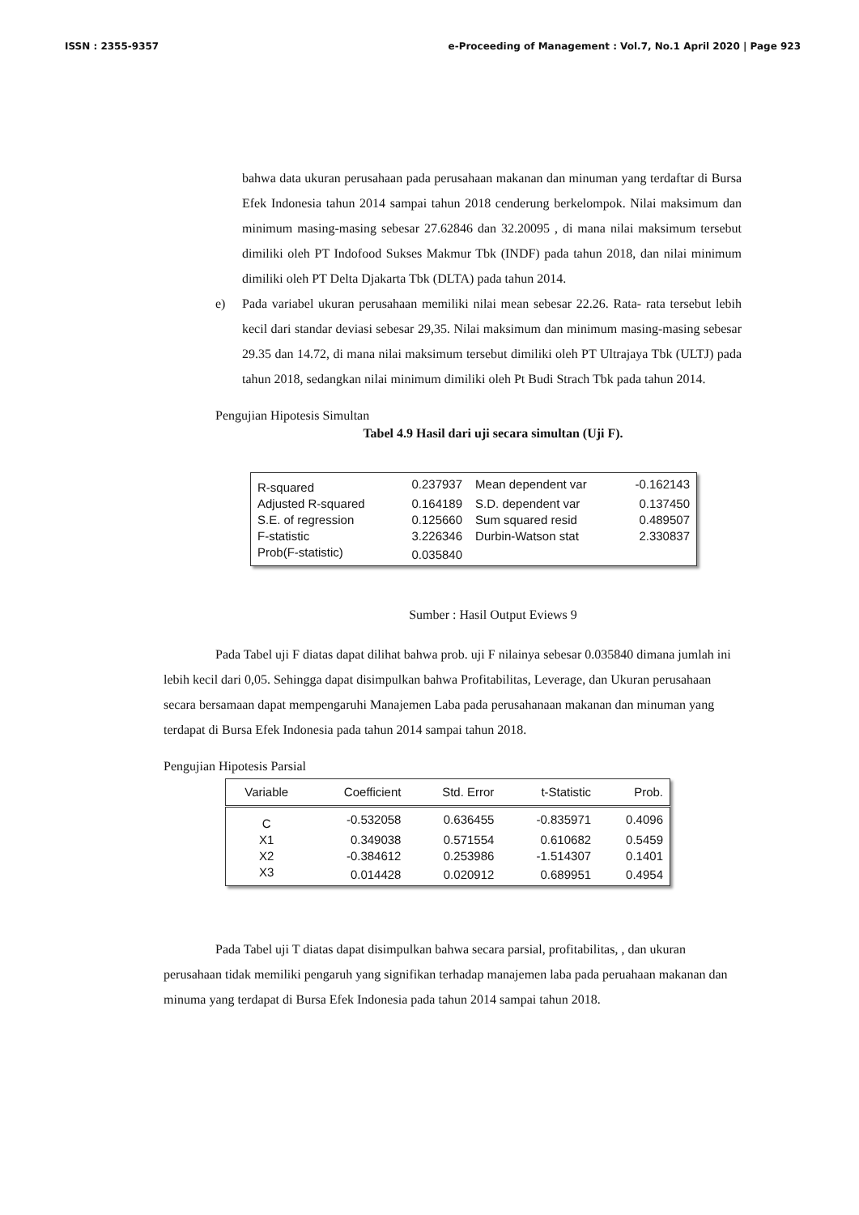ISSN : 2355-9357 e-Proceeding of Management : Vol.7, No.1 April 2020 | Page 923
bahwa data ukuran perusahaan pada perusahaan makanan dan minuman yang terdaftar di Bursa Efek Indonesia tahun 2014 sampai tahun 2018 cenderung berkelompok. Nilai maksimum dan minimum masing-masing sebesar 27.62846 dan 32.20095 , di mana nilai maksimum tersebut dimiliki oleh PT Indofood Sukses Makmur Tbk (INDF) pada tahun 2018, dan nilai minimum dimiliki oleh PT Delta Djakarta Tbk (DLTA) pada tahun 2014.
e) Pada variabel ukuran perusahaan memiliki nilai mean sebesar 22.26. Rata- rata tersebut lebih kecil dari standar deviasi sebesar 29,35. Nilai maksimum dan minimum masing-masing sebesar 29.35 dan 14.72, di mana nilai maksimum tersebut dimiliki oleh PT Ultrajaya Tbk (ULTJ) pada tahun 2018, sedangkan nilai minimum dimiliki oleh Pt Budi Strach Tbk pada tahun 2014.
Pengujian Hipotesis Simultan
Tabel 4.9 Hasil dari uji secara simultan (Uji F).
| R-squared | 0.237937 | Mean dependent var | -0.162143 |
| Adjusted R-squared | 0.164189 | S.D. dependent var | 0.137450 |
| S.E. of regression | 0.125660 | Sum squared resid | 0.489507 |
| F-statistic | 3.226346 | Durbin-Watson stat | 2.330837 |
| Prob(F-statistic) | 0.035840 | | |
Sumber : Hasil Output Eviews 9
Pada Tabel uji F diatas dapat dilihat bahwa prob. uji F nilainya sebesar 0.035840 dimana jumlah ini lebih kecil dari 0,05. Sehingga dapat disimpulkan bahwa Profitabilitas, Leverage, dan Ukuran perusahaan secara bersamaan dapat mempengaruhi Manajemen Laba pada perusahanaan makanan dan minuman yang terdapat di Bursa Efek Indonesia pada tahun 2014 sampai tahun 2018.
Pengujian Hipotesis Parsial
| Variable | Coefficient | Std. Error | t-Statistic | Prob. |
| --- | --- | --- | --- | --- |
| C | -0.532058 | 0.636455 | -0.835971 | 0.4096 |
| X1 | 0.349038 | 0.571554 | 0.610682 | 0.5459 |
| X2 | -0.384612 | 0.253986 | -1.514307 | 0.1401 |
| X3 | 0.014428 | 0.020912 | 0.689951 | 0.4954 |
Pada Tabel uji T diatas dapat disimpulkan bahwa secara parsial, profitabilitas, , dan ukuran perusahaan tidak memiliki pengaruh yang signifikan terhadap manajemen laba pada peruahaan makanan dan minuma yang terdapat di Bursa Efek Indonesia pada tahun 2014 sampai tahun 2018.